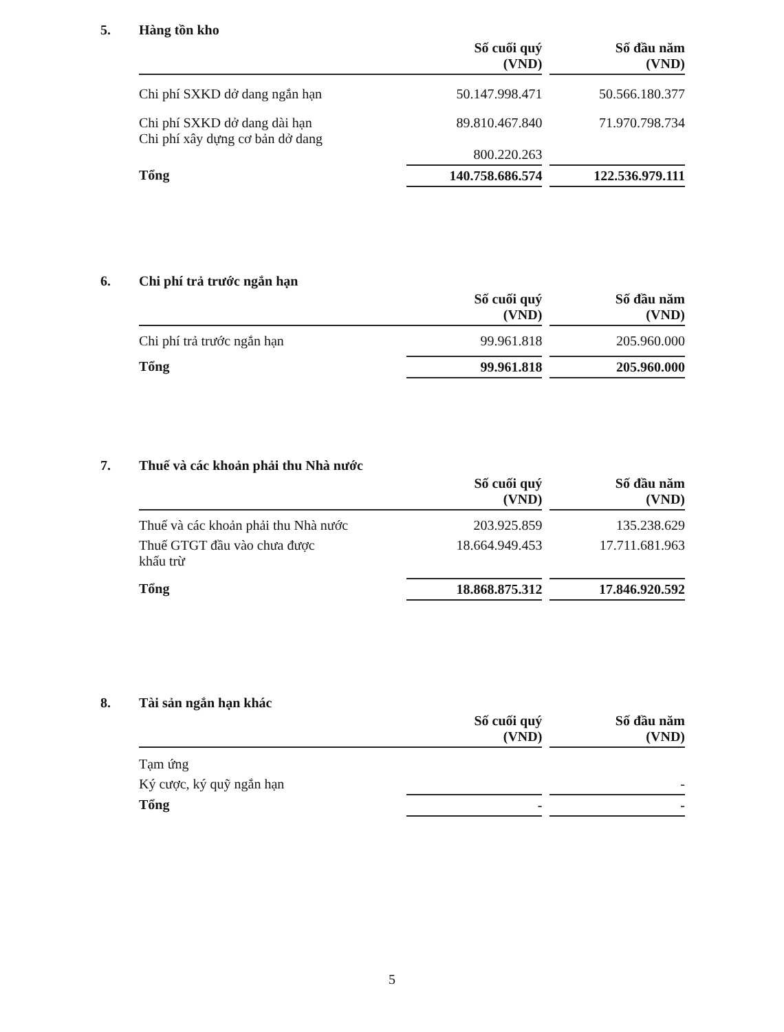5. Hàng tồn kho
| | Số cuối quý (VND) | | Số đầu năm (VND) |
| --- | --- | --- | --- |
| Chi phí SXKD dở dang ngắn hạn | 50.147.998.471 | | 50.566.180.377 |
| Chi phí SXKD dở dang dài hạn Chi phí xây dựng cơ bản dở dang | 89.810.467.840 800.220.263 | | 71.970.798.734 |
| Tổng | 140.758.686.574 | | 122.536.979.111 |
6. Chi phí trả trước ngắn hạn
| | Số cuối quý (VND) | | Số đầu năm (VND) |
| --- | --- | --- | --- |
| Chi phí trả trước ngắn hạn | 99.961.818 | | 205.960.000 |
| Tổng | 99.961.818 | | 205.960.000 |
7. Thuế và các khoản phải thu Nhà nước
| | Số cuối quý (VND) | | Số đầu năm (VND) |
| --- | --- | --- | --- |
| Thuế và các khoản phải thu Nhà nước | 203.925.859 | | 135.238.629 |
| Thuế GTGT đầu vào chưa được khấu trừ | 18.664.949.453 | | 17.711.681.963 |
| Tổng | 18.868.875.312 | | 17.846.920.592 |
8. Tài sản ngắn hạn khác
| | Số cuối quý (VND) | | Số đầu năm (VND) |
| --- | --- | --- | --- |
| Tạm ứng | | | |
| Ký cược, ký quỹ ngắn hạn | | | - |
| Tổng | - | | - |
5